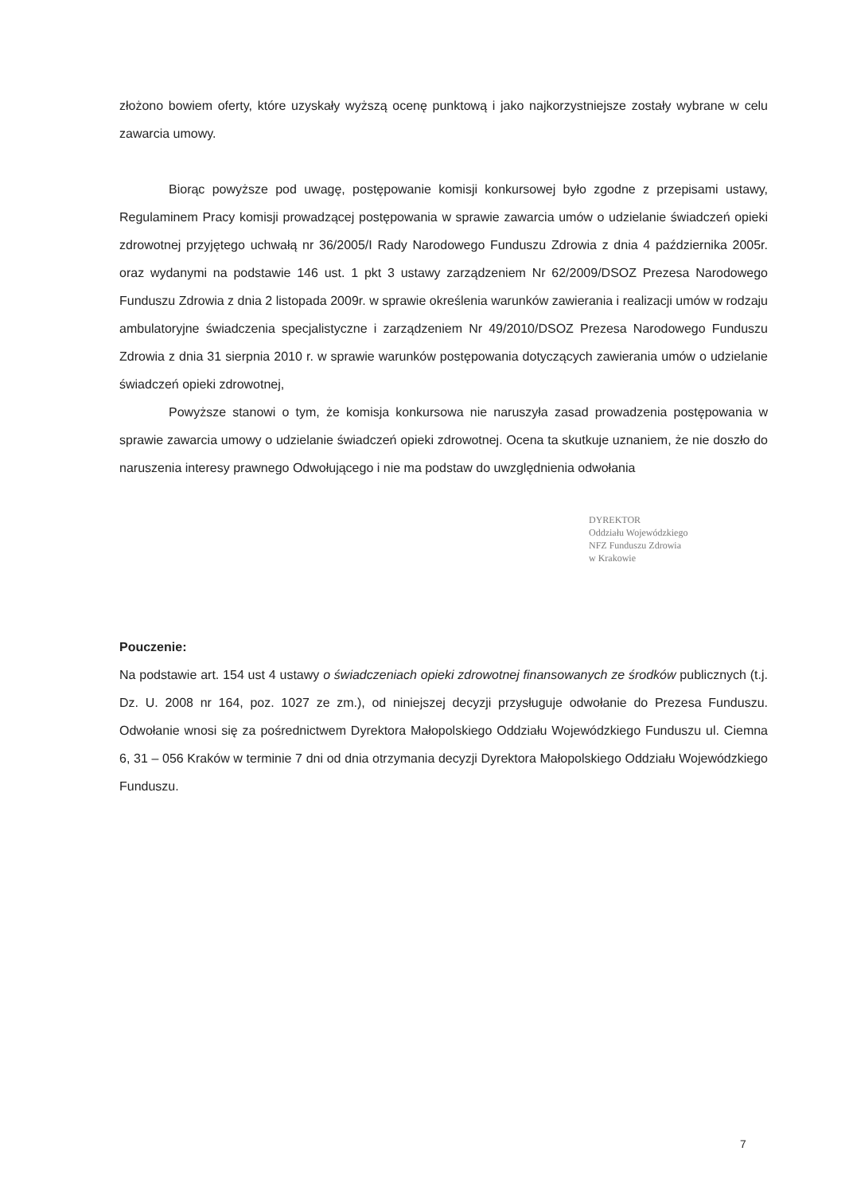złożono bowiem oferty, które uzyskały wyższą ocenę punktową i jako najkorzystniejsze zostały wybrane w celu zawarcia umowy.
Biorąc powyższe pod uwagę, postępowanie komisji konkursowej było zgodne z przepisami ustawy, Regulaminem Pracy komisji prowadzącej postępowania w sprawie zawarcia umów o udzielanie świadczeń opieki zdrowotnej przyjętego uchwałą nr 36/2005/I Rady Narodowego Funduszu Zdrowia z dnia 4 października 2005r. oraz wydanymi na podstawie 146 ust. 1 pkt 3 ustawy zarządzeniem Nr 62/2009/DSOZ Prezesa Narodowego Funduszu Zdrowia z dnia 2 listopada 2009r. w sprawie określenia warunków zawierania i realizacji umów w rodzaju ambulatoryjne świadczenia specjalistyczne i zarządzeniem Nr 49/2010/DSOZ Prezesa Narodowego Funduszu Zdrowia z dnia 31 sierpnia 2010 r. w sprawie warunków postępowania dotyczących zawierania umów o udzielanie świadczeń opieki zdrowotnej,
Powyższe stanowi o tym, że komisja konkursowa nie naruszyła zasad prowadzenia postępowania w sprawie zawarcia umowy o udzielanie świadczeń opieki zdrowotnej. Ocena ta skutkuje uznaniem, że nie doszło do naruszenia interesy prawnego Odwołującego i nie ma podstaw do uwzględnienia odwołania
DYREKTOR
Oddziału Wojewódzkiego
NFZ Funduszu Zdrowia
w Krakowie
Pouczenie:
Na podstawie art. 154 ust 4 ustawy o świadczeniach opieki zdrowotnej finansowanych ze środków publicznych (t.j. Dz. U. 2008 nr 164, poz. 1027 ze zm.), od niniejszej decyzji przysługuje odwołanie do Prezesa Funduszu. Odwołanie wnosi się za pośrednictwem Dyrektora Małopolskiego Oddziału Wojewódzkiego Funduszu ul. Ciemna 6, 31 – 056 Kraków w terminie 7 dni od dnia otrzymania decyzji Dyrektora Małopolskiego Oddziału Wojewódzkiego Funduszu.
7